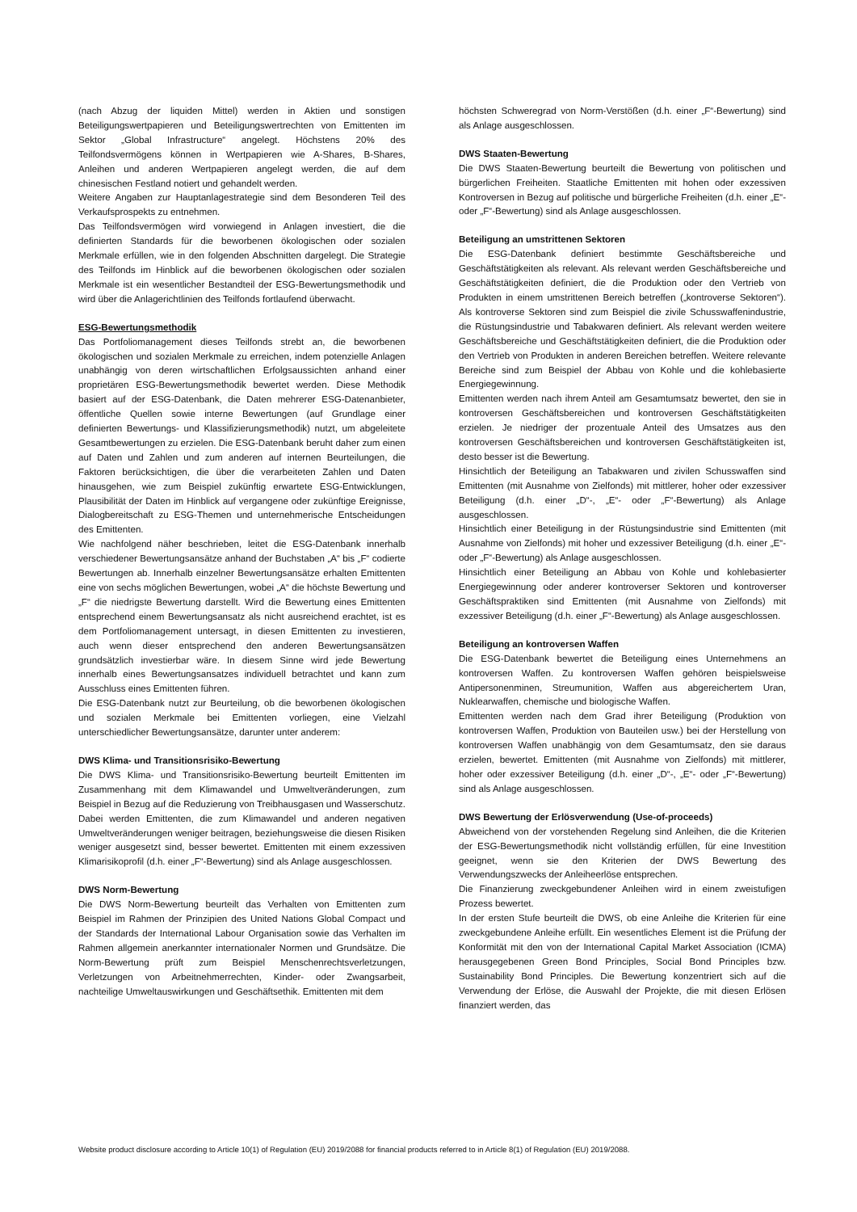(nach Abzug der liquiden Mittel) werden in Aktien und sonstigen Beteiligungswertpapieren und Beteiligungswertrechten von Emittenten im Sektor „Global Infrastructure“ angelegt. Höchstens 20% des Teilfondsvermögens können in Wertpapieren wie A-Shares, B-Shares, Anleihen und anderen Wertpapieren angelegt werden, die auf dem chinesischen Festland notiert und gehandelt werden.
Weitere Angaben zur Hauptanlagestrategie sind dem Besonderen Teil des Verkaufsprospekts zu entnehmen.
Das Teilfondsvermögen wird vorwiegend in Anlagen investiert, die die definierten Standards für die beworbenen ökologischen oder sozialen Merkmale erfüllen, wie in den folgenden Abschnitten dargelegt. Die Strategie des Teilfonds im Hinblick auf die beworbenen ökologischen oder sozialen Merkmale ist ein wesentlicher Bestandteil der ESG-Bewertungsmethodik und wird über die Anlagerichtlinien des Teilfonds fortlaufend überwacht.
ESG-Bewertungsmethodik
Das Portfoliomanagement dieses Teilfonds strebt an, die beworbenen ökologischen und sozialen Merkmale zu erreichen, indem potenzielle Anlagen unabhängig von deren wirtschaftlichen Erfolgsaussichten anhand einer proprietären ESG-Bewertungsmethodik bewertet werden. Diese Methodik basiert auf der ESG-Datenbank, die Daten mehrerer ESG-Datenanbieter, öffentliche Quellen sowie interne Bewertungen (auf Grundlage einer definierten Bewertungs- und Klassifizierungsmethodik) nutzt, um abgeleitete Gesamtbewertungen zu erzielen. Die ESG-Datenbank beruht daher zum einen auf Daten und Zahlen und zum anderen auf internen Beurteilungen, die Faktoren berücksichtigen, die über die verarbeiteten Zahlen und Daten hinausgehen, wie zum Beispiel zukünftig erwartete ESG-Entwicklungen, Plausibilität der Daten im Hinblick auf vergangene oder zukünftige Ereignisse, Dialogbereitschaft zu ESG-Themen und unternehmerische Entscheidungen des Emittenten.
Wie nachfolgend näher beschrieben, leitet die ESG-Datenbank innerhalb verschiedener Bewertungsansätze anhand der Buchstaben „A“ bis „F“ codierte Bewertungen ab. Innerhalb einzelner Bewertungsansätze erhalten Emittenten eine von sechs möglichen Bewertungen, wobei „A“ die höchste Bewertung und „F“ die niedrigste Bewertung darstellt. Wird die Bewertung eines Emittenten entsprechend einem Bewertungsansatz als nicht ausreichend erachtet, ist es dem Portfoliomanagement untersagt, in diesen Emittenten zu investieren, auch wenn dieser entsprechend den anderen Bewertungsansätzen grundsätzlich investierbar wäre. In diesem Sinne wird jede Bewertung innerhalb eines Bewertungsansatzes individuell betrachtet und kann zum Ausschluss eines Emittenten führen.
Die ESG-Datenbank nutzt zur Beurteilung, ob die beworbenen ökologischen und sozialen Merkmale bei Emittenten vorliegen, eine Vielzahl unterschiedlicher Bewertungsansätze, darunter unter anderem:
DWS Klima- und Transitionsrisiko-Bewertung
Die DWS Klima- und Transitionsrisiko-Bewertung beurteilt Emittenten im Zusammenhang mit dem Klimawandel und Umweltveränderungen, zum Beispiel in Bezug auf die Reduzierung von Treibhausgasen und Wasserschutz. Dabei werden Emittenten, die zum Klimawandel und anderen negativen Umweltveränderungen weniger beitragen, beziehungsweise die diesen Risiken weniger ausgesetzt sind, besser bewertet. Emittenten mit einem exzessiven Klimarisikoprofil (d.h. einer „F“-Bewertung) sind als Anlage ausgeschlossen.
DWS Norm-Bewertung
Die DWS Norm-Bewertung beurteilt das Verhalten von Emittenten zum Beispiel im Rahmen der Prinzipien des United Nations Global Compact und der Standards der International Labour Organisation sowie das Verhalten im Rahmen allgemein anerkannter internationaler Normen und Grundsätze. Die Norm-Bewertung prüft zum Beispiel Menschenrechtsverletzungen, Verletzungen von Arbeitnehmerrechten, Kinder- oder Zwangsarbeit, nachteilige Umweltauswirkungen und Geschäftsethik. Emittenten mit dem
höchsten Schweregrad von Norm-Verstößen (d.h. einer „F“-Bewertung) sind als Anlage ausgeschlossen.
DWS Staaten-Bewertung
Die DWS Staaten-Bewertung beurteilt die Bewertung von politischen und bürgerlichen Freiheiten. Staatliche Emittenten mit hohen oder exzessiven Kontroversen in Bezug auf politische und bürgerliche Freiheiten (d.h. einer „E“- oder „F“-Bewertung) sind als Anlage ausgeschlossen.
Beteiligung an umstrittenen Sektoren
Die ESG-Datenbank definiert bestimmte Geschäftsbereiche und Geschäftstätigkeiten als relevant. Als relevant werden Geschäftsbereiche und Geschäftstätigkeiten definiert, die die Produktion oder den Vertrieb von Produkten in einem umstrittenen Bereich betreffen („kontroverse Sektoren“). Als kontroverse Sektoren sind zum Beispiel die zivile Schusswaffenindustrie, die Rüstungsindustrie und Tabakwaren definiert. Als relevant werden weitere Geschäftsbereiche und Geschäftstätigkeiten definiert, die die Produktion oder den Vertrieb von Produkten in anderen Bereichen betreffen. Weitere relevante Bereiche sind zum Beispiel der Abbau von Kohle und die kohlebasierte Energiegewinnung.
Emittenten werden nach ihrem Anteil am Gesamtumsatz bewertet, den sie in kontroversen Geschäftsbereichen und kontroversen Geschäftstätigkeiten erzielen. Je niedriger der prozentuale Anteil des Umsatzes aus den kontroversen Geschäftsbereichen und kontroversen Geschäftstätigkeiten ist, desto besser ist die Bewertung.
Hinsichtlich der Beteiligung an Tabakwaren und zivilen Schusswaffen sind Emittenten (mit Ausnahme von Zielfonds) mit mittlerer, hoher oder exzessiver Beteiligung (d.h. einer „D“-, „E“- oder „F“-Bewertung) als Anlage ausgeschlossen.
Hinsichtlich einer Beteiligung in der Rüstungsindustrie sind Emittenten (mit Ausnahme von Zielfonds) mit hoher und exzessiver Beteiligung (d.h. einer „E“- oder „F“-Bewertung) als Anlage ausgeschlossen.
Hinsichtlich einer Beteiligung an Abbau von Kohle und kohlebasierter Energiegewinnung oder anderer kontroverser Sektoren und kontroverser Geschäftspraktiken sind Emittenten (mit Ausnahme von Zielfonds) mit exzessiver Beteiligung (d.h. einer „F“-Bewertung) als Anlage ausgeschlossen.
Beteiligung an kontroversen Waffen
Die ESG-Datenbank bewertet die Beteiligung eines Unternehmens an kontroversen Waffen. Zu kontroversen Waffen gehören beispielsweise Antipersonenminen, Streumunition, Waffen aus abgereichertem Uran, Nuklearwaffen, chemische und biologische Waffen.
Emittenten werden nach dem Grad ihrer Beteiligung (Produktion von kontroversen Waffen, Produktion von Bauteilen usw.) bei der Herstellung von kontroversen Waffen unabhängig von dem Gesamtumsatz, den sie daraus erzielen, bewertet. Emittenten (mit Ausnahme von Zielfonds) mit mittlerer, hoher oder exzessiver Beteiligung (d.h. einer „D“-, „E“- oder „F“-Bewertung) sind als Anlage ausgeschlossen.
DWS Bewertung der Erlösverwendung (Use-of-proceeds)
Abweichend von der vorstehenden Regelung sind Anleihen, die die Kriterien der ESG-Bewertungsmethodik nicht vollständig erfüllen, für eine Investition geeignet, wenn sie den Kriterien der DWS Bewertung des Verwendungszwecks der Anleiheerlöse entsprechen.
Die Finanzierung zweckgebundener Anleihen wird in einem zweistufigen Prozess bewertet.
In der ersten Stufe beurteilt die DWS, ob eine Anleihe die Kriterien für eine zweckgebundene Anleihe erfüllt. Ein wesentliches Element ist die Prüfung der Konformität mit den von der International Capital Market Association (ICMA) herausgegebenen Green Bond Principles, Social Bond Principles bzw. Sustainability Bond Principles. Die Bewertung konzentriert sich auf die Verwendung der Erlöse, die Auswahl der Projekte, die mit diesen Erlösen finanziert werden, das
Website product disclosure according to Article 10(1) of Regulation (EU) 2019/2088 for financial products referred to in Article 8(1) of Regulation (EU) 2019/2088.